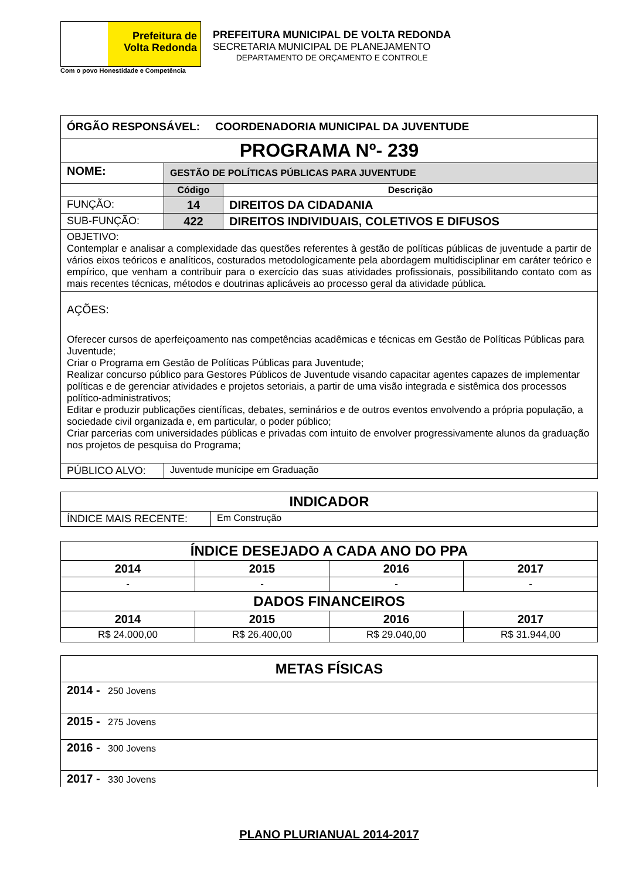Prefeitura de
Volta Redonda
Com o povo Honestidade e Competência
PREFEITURA MUNICIPAL DE VOLTA REDONDA
SECRETARIA MUNICIPAL DE PLANEJAMENTO
DEPARTAMENTO DE ORÇAMENTO E CONTROLE
| ÓRGÃO RESPONSÁVEL: COORDENADORIA MUNICIPAL DA JUVENTUDE | | |
| PROGRAMA Nº- 239 | | |
| NOME: | GESTÃO DE POLÍTICAS PÚBLICAS PARA JUVENTUDE | |
| | Código | Descrição |
| FUNÇÃO: | 14 | DIREITOS DA CIDADANIA |
| SUB-FUNÇÃO: | 422 | DIREITOS INDIVIDUAIS, COLETIVOS E DIFUSOS |
| OBJETIVO: Contemplar e analisar a complexidade das questões referentes à gestão de políticas públicas de juventude a partir de vários eixos teóricos e analíticos, costurados metodologicamente pela abordagem multidisciplinar em caráter teórico e empírico, que venham a contribuir para o exercício das suas atividades profissionais, possibilitando contato com as mais recentes técnicas, métodos e doutrinas aplicáveis ao processo geral da atividade pública. | | |
| AÇÕES: Oferecer cursos de aperfeiçoamento nas competências acadêmicas e técnicas em Gestão de Políticas Públicas para Juventude; Criar o Programa em Gestão de Políticas Públicas para Juventude; Realizar concurso público para Gestores Públicos de Juventude visando capacitar agentes capazes de implementar políticas e de gerenciar atividades e projetos setoriais, a partir de uma visão integrada e sistêmica dos processos político-administrativos; Editar e produzir publicações científicas, debates, seminários e de outros eventos envolvendo a própria população, a sociedade civil organizada e, em particular, o poder público; Criar parcerias com universidades públicas e privadas com intuito de envolver progressivamente alunos da graduação nos projetos de pesquisa do Programa; | | |
| PÚBLICO ALVO: | Juventude munícipe em Graduação | |
| INDICADOR | |
| --- | --- |
| ÍNDICE MAIS RECENTE: | Em Construção |
| ÍNDICE DESEJADO A CADA ANO DO PPA | | | |
| --- | --- | --- | --- |
| 2014 | 2015 | 2016 | 2017 |
| - | - | - | - |
| DADOS FINANCEIROS | | | |
| 2014 | 2015 | 2016 | 2017 |
| R$ 24.000,00 | R$ 26.400,00 | R$ 29.040,00 | R$ 31.944,00 |
| METAS FÍSICAS |
| --- |
| 2014 - 250 Jovens |
| 2015 - 275 Jovens |
| 2016 - 300 Jovens |
| 2017 - 330 Jovens |
PLANO PLURIANUAL 2014-2017